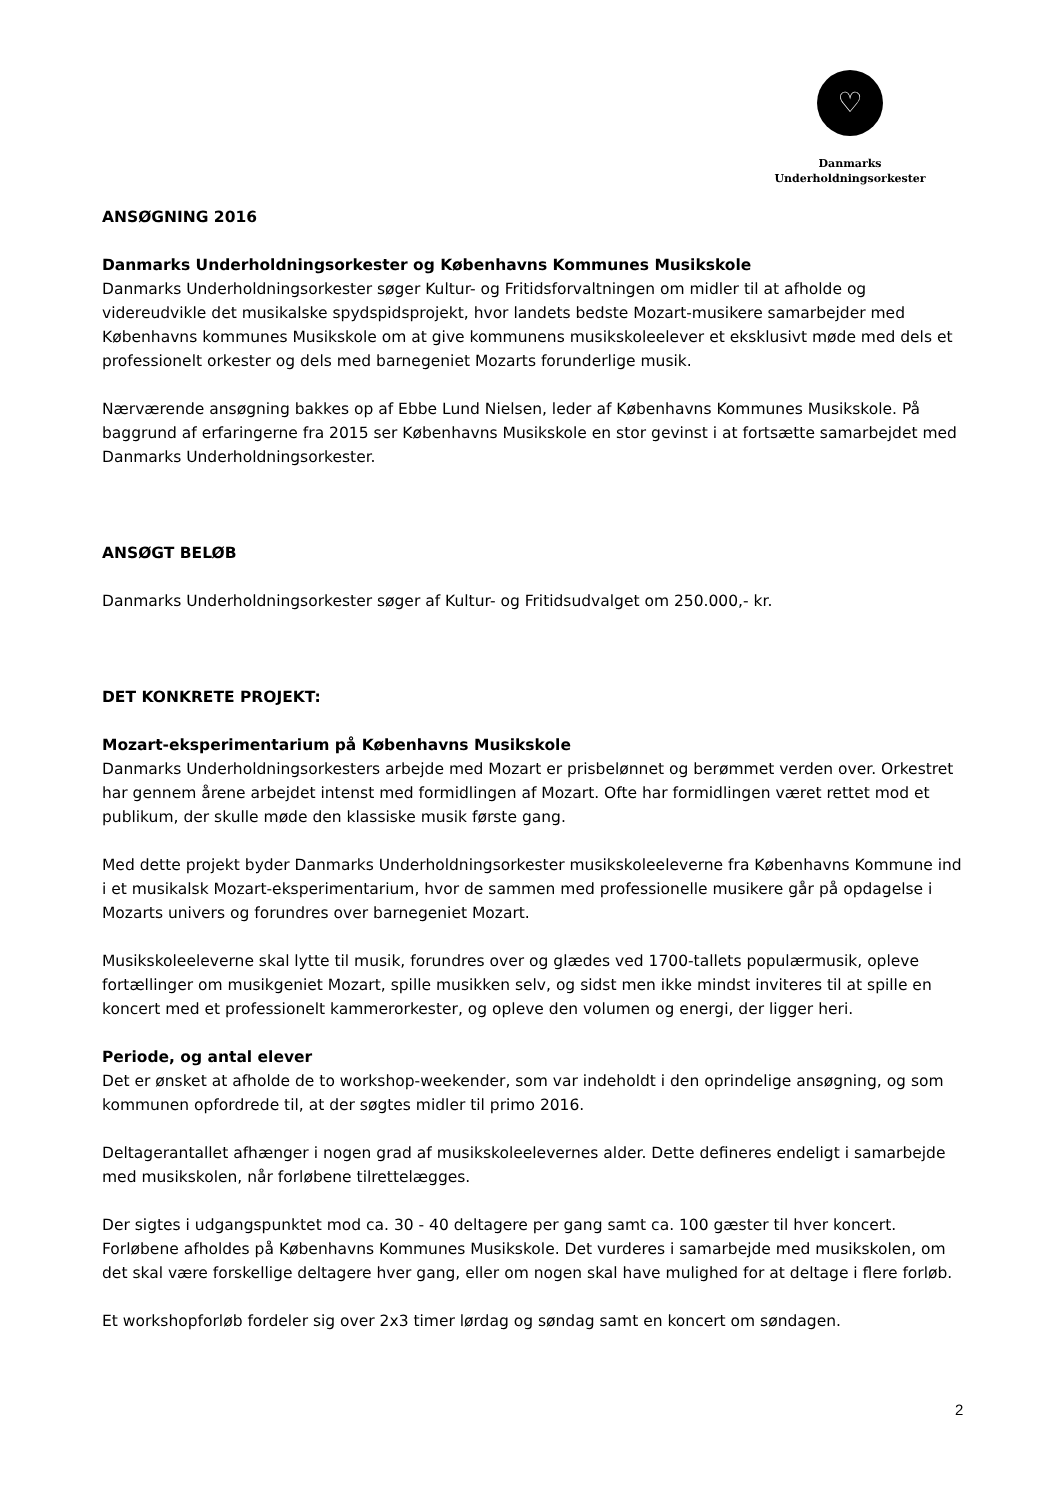♡
Danmarks
Underholdningsorkester
ANSØGNING 2016
Danmarks Underholdningsorkester og Københavns Kommunes Musikskole
Danmarks Underholdningsorkester søger Kultur- og Fritidsforvaltningen om midler til at afholde og videreudvikle det musikalske spydspidsprojekt, hvor landets bedste Mozart-musikere samarbejder med Københavns kommunes Musikskole om at give kommunens musikskoleelever et eksklusivt møde med dels et professionelt orkester og dels med barnegeniet Mozarts forunderlige musik.
Nærværende ansøgning bakkes op af Ebbe Lund Nielsen, leder af Københavns Kommunes Musikskole. På baggrund af erfaringerne fra 2015 ser Københavns Musikskole en stor gevinst i at fortsætte samarbejdet med Danmarks Underholdningsorkester.
ANSØGT BELØB
Danmarks Underholdningsorkester søger af Kultur- og Fritidsudvalget om 250.000,- kr.
DET KONKRETE PROJEKT:
Mozart-eksperimentarium på Københavns Musikskole
Danmarks Underholdningsorkesters arbejde med Mozart er prisbelønnet og berømmet verden over. Orkestret har gennem årene arbejdet intenst med formidlingen af Mozart. Ofte har formidlingen været rettet mod et publikum, der skulle møde den klassiske musik første gang.
Med dette projekt byder Danmarks Underholdningsorkester musikskoleeleverne fra Københavns Kommune ind i et musikalsk Mozart-eksperimentarium, hvor de sammen med professionelle musikere går på opdagelse i Mozarts univers og forundres over barnegeniet Mozart.
Musikskoleeleverne skal lytte til musik, forundres over og glædes ved 1700-tallets populærmusik, opleve fortællinger om musikgeniet Mozart, spille musikken selv, og sidst men ikke mindst inviteres til at spille en koncert med et professionelt kammerorkester, og opleve den volumen og energi, der ligger heri.
Periode, og antal elever
Det er ønsket at afholde de to workshop-weekender, som var indeholdt i den oprindelige ansøgning, og som kommunen opfordrede til, at der søgtes midler til primo 2016.
Deltagerantallet afhænger i nogen grad af musikskoleelevernes alder. Dette defineres endeligt i samarbejde med musikskolen, når forløbene tilrettelægges.
Der sigtes i udgangspunktet mod ca. 30 - 40 deltagere per gang samt ca. 100 gæster til hver koncert. Forløbene afholdes på Københavns Kommunes Musikskole. Det vurderes i samarbejde med musikskolen, om det skal være forskellige deltagere hver gang, eller om nogen skal have mulighed for at deltage i flere forløb.
Et workshopforløb fordeler sig over 2x3 timer lørdag og søndag samt en koncert om søndagen.
2